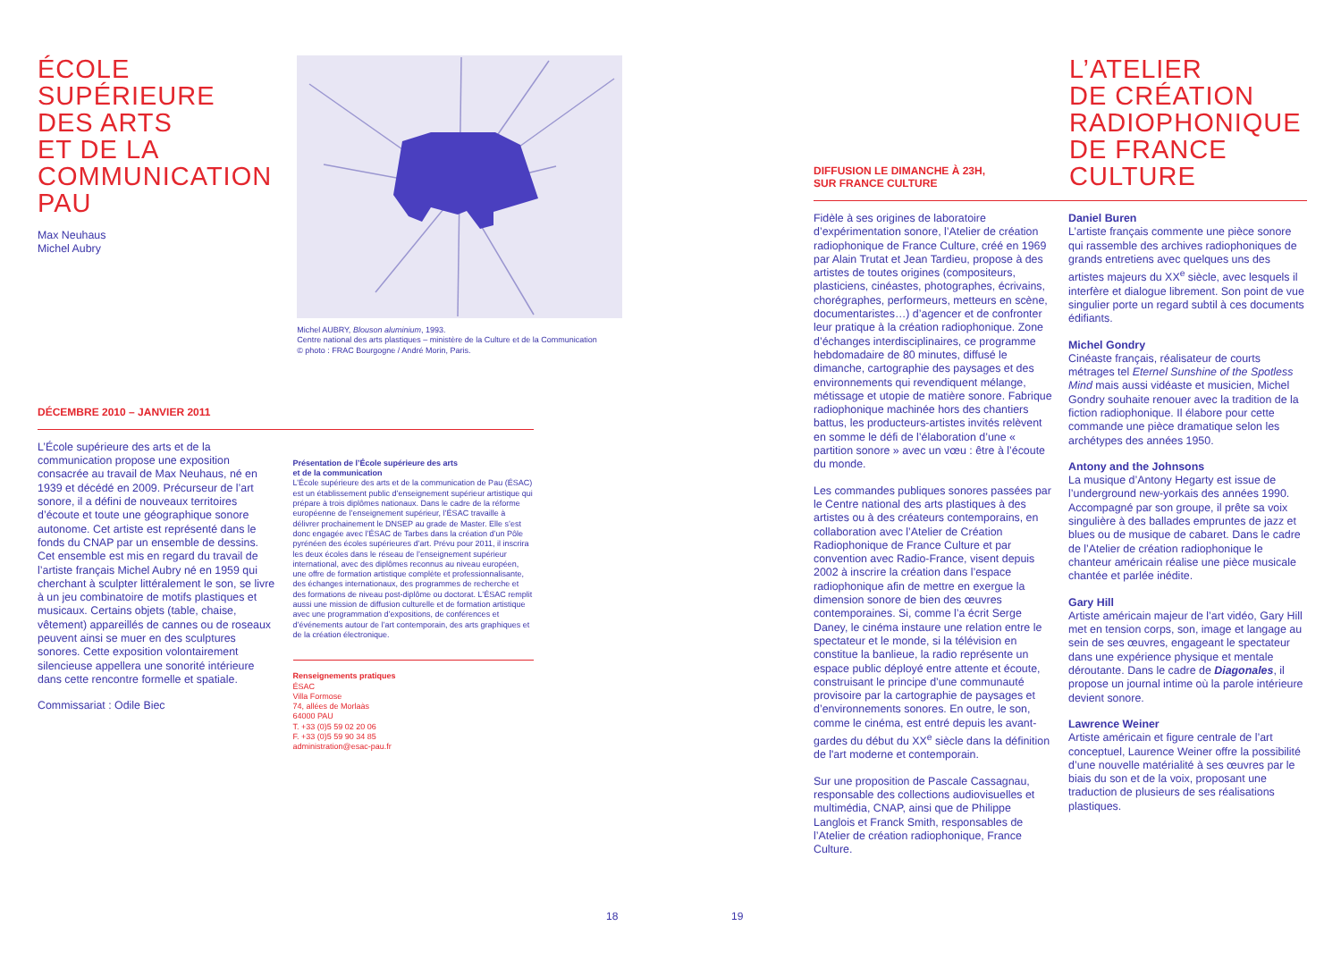ÉCOLE
SUPÉRIEURE
DES ARTS
ET DE LA
COMMUNICATION
PAU
Max Neuhaus
Michel Aubry
Michel AUBRY, Blouson aluminium, 1993.
Centre national des arts plastiques – ministère de la Culture et de la Communication
© photo : FRAC Bourgogne / André Morin, Paris.
DÉCEMBRE 2010 – JANVIER 2011
L’École supérieure des arts et de la communication propose une exposition consacrée au travail de Max Neuhaus, né en 1939 et décédé en 2009. Précurseur de l’art sonore, il a défini de nouveaux territoires d’écoute et toute une géographique sonore autonome. Cet artiste est représenté dans le fonds du CNAP par un ensemble de dessins. Cet ensemble est mis en regard du travail de l’artiste français Michel Aubry né en 1959 qui cherchant à sculpter littéralement le son, se livre à un jeu combinatoire de motifs plastiques et musicaux. Certains objets (table, chaise, vêtement) appareillés de cannes ou de roseaux peuvent ainsi se muer en des sculptures sonores. Cette exposition volontairement silencieuse appellera une sonorité intérieure dans cette rencontre formelle et spatiale.
Commissariat : Odile Biec
Présentation de l’École supérieure des arts
et de la communication
L’École supérieure des arts et de la communication de Pau (ÉSAC) est un établissement public d’enseignement supérieur artistique qui prépare à trois diplômes nationaux. Dans le cadre de la réforme européenne de l’enseignement supérieur, l’ÉSAC travaille à délivrer prochainement le DNSEP au grade de Master. Elle s’est donc engagée avec l’ÉSAC de Tarbes dans la création d’un Pôle pyrénéen des écoles supérieures d’art. Prévu pour 2011, il inscrira les deux écoles dans le réseau de l’enseignement supérieur international, avec des diplômes reconnus au niveau européen, une offre de formation artistique complète et professionnalisante, des échanges internationaux, des programmes de recherche et des formations de niveau post-diplôme ou doctorat. L’ÉSAC remplit aussi une mission de diffusion culturelle et de formation artistique avec une programmation d’expositions, de conférences et d’événements autour de l’art contemporain, des arts graphiques et de la création électronique.
Renseignements pratiques
ÉSAC
Villa Formose
74, allées de Morlaàs
64000 PAU
T. +33 (0)5 59 02 20 06
F. +33 (0)5 59 90 34 85
administration@esac-pau.fr
DIFFUSION LE DIMANCHE À 23H,
SUR FRANCE CULTURE
L’ATELIER
DE CRÉATION
RADIOPHONIQUE
DE FRANCE
CULTURE
Fidèle à ses origines de laboratoire d’expérimentation sonore, l’Atelier de création radiophonique de France Culture, créé en 1969 par Alain Trutat et Jean Tardieu, propose à des artistes de toutes origines (compositeurs, plasticiens, cinéastes, photographes, écrivains, chorégraphes, performeurs, metteurs en scène, documentaristes…) d’agencer et de confronter leur pratique à la création radiophonique. Zone d’échanges interdisciplinaires, ce programme hebdomadaire de 80 minutes, diffusé le dimanche, cartographie des paysages et des environnements qui revendiquent mélange, métissage et utopie de matière sonore. Fabrique radiophonique machinée hors des chantiers battus, les producteurs-artistes invités relèvent en somme le défi de l’élaboration d’une « partition sonore » avec un vœu : être à l’écoute du monde.
Les commandes publiques sonores passées par le Centre national des arts plastiques à des artistes ou à des créateurs contemporains, en collaboration avec l’Atelier de Création Radiophonique de France Culture et par convention avec Radio-France, visent depuis 2002 à inscrire la création dans l’espace radiophonique afin de mettre en exergue la dimension sonore de bien des œuvres contemporaines. Si, comme l’a écrit Serge Daney, le cinéma instaure une relation entre le spectateur et le monde, si la télévision en constitue la banlieue, la radio représente un espace public déployé entre attente et écoute, construisant le principe d’une communauté provisoire par la cartographie de paysages et d’environnements sonores. En outre, le son, comme le cinéma, est entré depuis les avant-gardes du début du XX<sup>e</sup> siècle dans la définition de l'art moderne et contemporain.
Sur une proposition de Pascale Cassagnau, responsable des collections audiovisuelles et multimédia, CNAP, ainsi que de Philippe Langlois et Franck Smith, responsables de l’Atelier de création radiophonique, France Culture.
Daniel Buren
L’artiste français commente une pièce sonore qui rassemble des archives radiophoniques de grands entretiens avec quelques uns des artistes majeurs du XX<sup>e</sup> siècle, avec lesquels il interfère et dialogue librement. Son point de vue singulier porte un regard subtil à ces documents édifiants.
Michel Gondry
Cinéaste français, réalisateur de courts métrages tel Eternel Sunshine of the Spotless Mind mais aussi vidéaste et musicien, Michel Gondry souhaite renouer avec la tradition de la fiction radiophonique. Il élabore pour cette commande une pièce dramatique selon les archétypes des années 1950.
Antony and the Johnsons
La musique d’Antony Hegarty est issue de l’underground new-yorkais des années 1990. Accompagné par son groupe, il prête sa voix singulière à des ballades empruntes de jazz et blues ou de musique de cabaret. Dans le cadre de l’Atelier de création radiophonique le chanteur américain réalise une pièce musicale chantée et parlée inédite.
Gary Hill
Artiste américain majeur de l’art vidéo, Gary Hill met en tension corps, son, image et langage au sein de ses œuvres, engageant le spectateur dans une expérience physique et mentale déroutante. Dans le cadre de Diagonales, il propose un journal intime où la parole intérieure devient sonore.
Lawrence Weiner
Artiste américain et figure centrale de l’art conceptuel, Laurence Weiner offre la possibilité d’une nouvelle matérialité à ses œuvres par le biais du son et de la voix, proposant une traduction de plusieurs de ses réalisations plastiques.
18 19